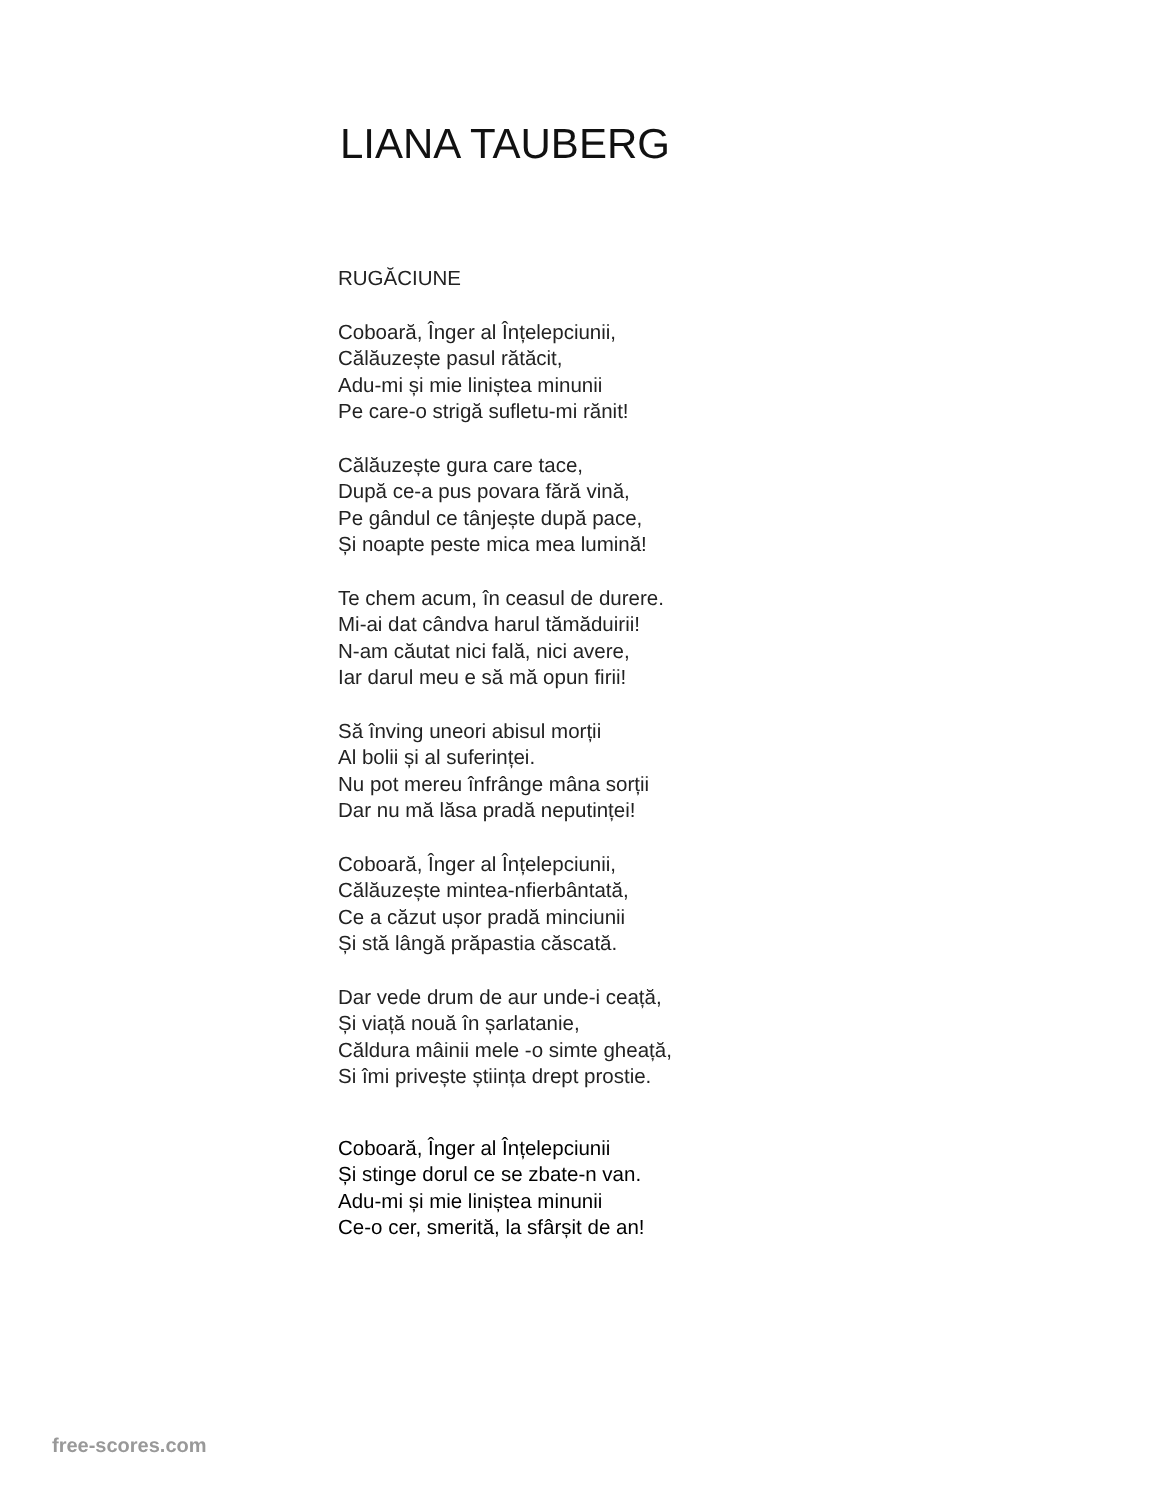LIANA TAUBERG
RUGĂCIUNE
Coboară, Înger al Înțelepciunii,
Călăuzește pasul rătăcit,
Adu-mi și mie liniștea minunii
Pe care-o strigă sufletu-mi rănit!
Călăuzește gura care tace,
După ce-a pus povara fără vină,
Pe gândul ce tânjește după pace,
Și noapte peste mica mea lumină!
Te chem acum, în ceasul de durere.
Mi-ai dat cândva harul tămăduirii!
N-am căutat nici fală, nici avere,
Iar darul meu e să mă opun firii!
Să înving uneori abisul morții
Al bolii și al suferinței.
Nu pot mereu înfrânge mâna sorții
Dar nu mă lăsa pradă neputinței!
Coboară, Înger al Înțelepciunii,
Călăuzește mintea-nfierbântată,
Ce a căzut ușor pradă minciunii
Și stă lângă prăpastia căscată.
Dar vede drum de aur unde-i ceață,
Și viață nouă în șarlatanie,
Căldura mâinii mele -o simte gheață,
Si îmi privește știința drept prostie.
Coboară, Înger al Înțelepciunii
Și stinge dorul ce se zbate-n van.
Adu-mi și mie liniștea minunii
Ce-o cer, smerită, la sfârșit de an!
free-scores.com